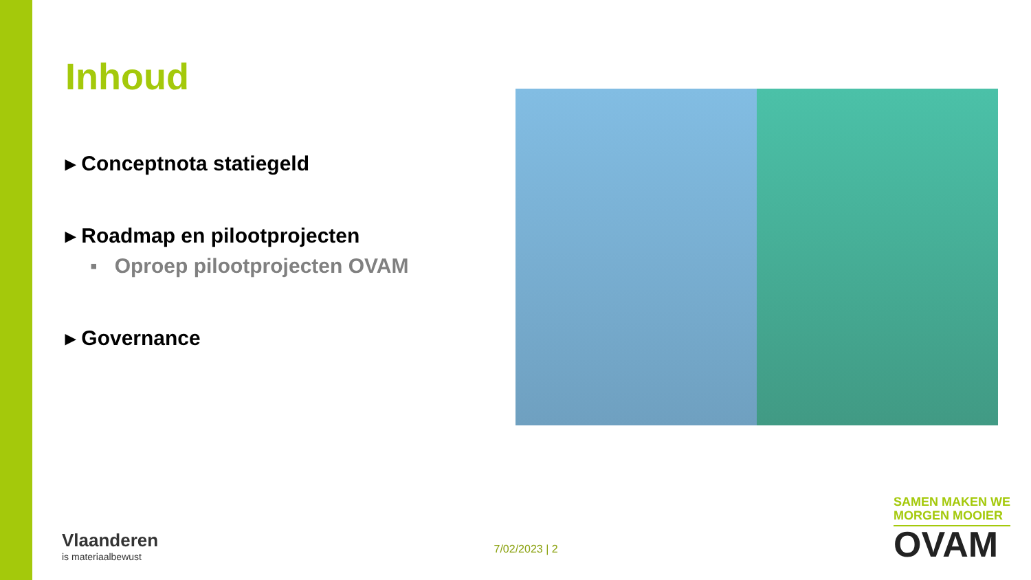Inhoud
▸ Conceptnota statiegeld
▸ Roadmap en pilootprojecten
▪ Oproep pilootprojecten OVAM
▸ Governance
Vlaanderen
is materiaalbewust
7/02/2023 | 2
SAMEN MAKEN WE
MORGEN MOOIER
OVAM